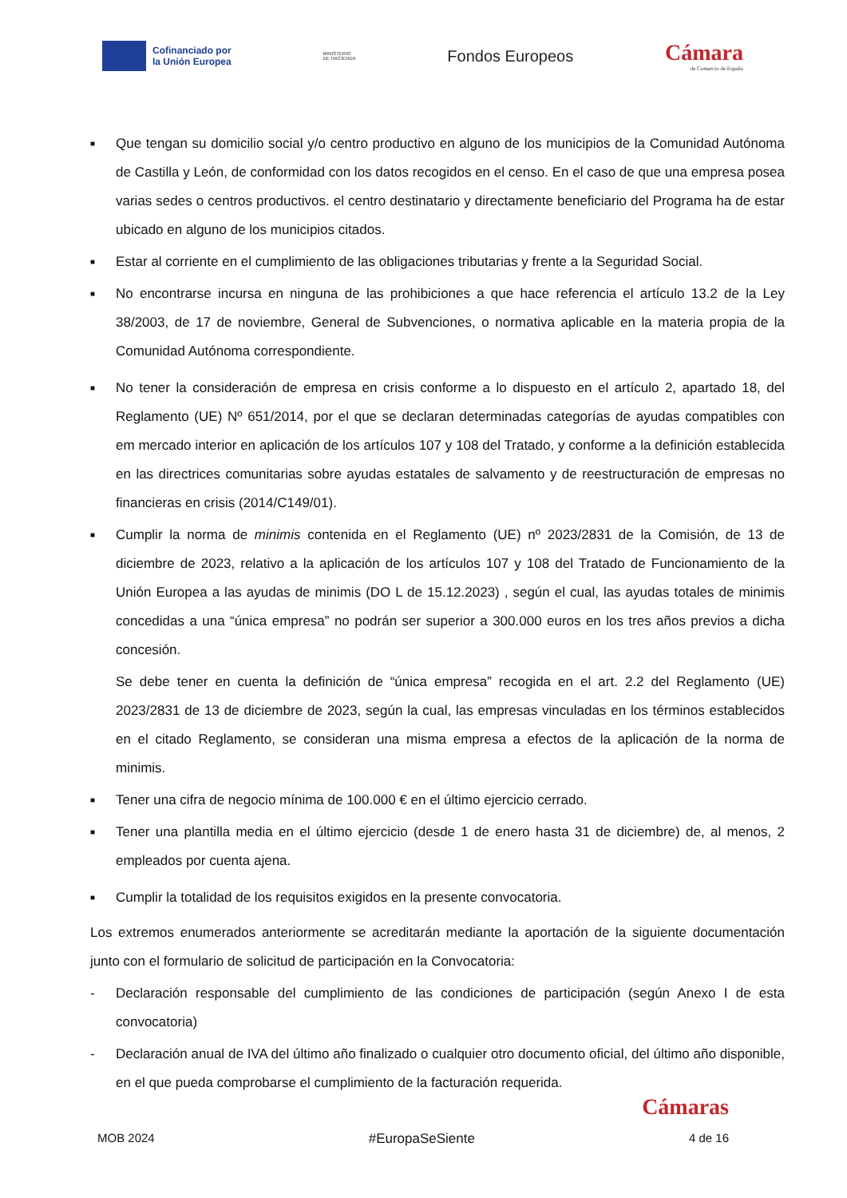Cofinanciado por
la Unión Europea
MINISTERIO
DE HACIENDA
Fondos Europeos
Cámara
de Comercio de España
■ Que tengan su domicilio social y/o centro productivo en alguno de los municipios de la Comunidad Autónoma de Castilla y León, de conformidad con los datos recogidos en el censo. En el caso de que una empresa posea varias sedes o centros productivos. el centro destinatario y directamente beneficiario del Programa ha de estar ubicado en alguno de los municipios citados.
■ Estar al corriente en el cumplimiento de las obligaciones tributarias y frente a la Seguridad Social.
■ No encontrarse incursa en ninguna de las prohibiciones a que hace referencia el artículo 13.2 de la Ley 38/2003, de 17 de noviembre, General de Subvenciones, o normativa aplicable en la materia propia de la Comunidad Autónoma correspondiente.
■ No tener la consideración de empresa en crisis conforme a lo dispuesto en el artículo 2, apartado 18, del Reglamento (UE) Nº 651/2014, por el que se declaran determinadas categorías de ayudas compatibles con em mercado interior en aplicación de los artículos 107 y 108 del Tratado, y conforme a la definición establecida en las directrices comunitarias sobre ayudas estatales de salvamento y de reestructuración de empresas no financieras en crisis (2014/C149/01).
■ Cumplir la norma de minimis contenida en el Reglamento (UE) nº 2023/2831 de la Comisión, de 13 de diciembre de 2023, relativo a la aplicación de los artículos 107 y 108 del Tratado de Funcionamiento de la Unión Europea a las ayudas de minimis (DO L de 15.12.2023) , según el cual, las ayudas totales de minimis concedidas a una “única empresa” no podrán ser superior a 300.000 euros en los tres años previos a dicha concesión.
Se debe tener en cuenta la definición de “única empresa” recogida en el art. 2.2 del Reglamento (UE) 2023/2831 de 13 de diciembre de 2023, según la cual, las empresas vinculadas en los términos establecidos en el citado Reglamento, se consideran una misma empresa a efectos de la aplicación de la norma de minimis.
■ Tener una cifra de negocio mínima de 100.000 € en el último ejercicio cerrado.
■ Tener una plantilla media en el último ejercicio (desde 1 de enero hasta 31 de diciembre) de, al menos, 2 empleados por cuenta ajena.
■ Cumplir la totalidad de los requisitos exigidos en la presente convocatoria.
Los extremos enumerados anteriormente se acreditarán mediante la aportación de la siguiente documentación junto con el formulario de solicitud de participación en la Convocatoria:
- Declaración responsable del cumplimiento de las condiciones de participación (según Anexo I de esta convocatoria)
- Declaración anual de IVA del último año finalizado o cualquier otro documento oficial, del último año disponible, en el que pueda comprobarse el cumplimiento de la facturación requerida.
Cámaras
MOB 2024 #EuropaSeSiente 4 de 16